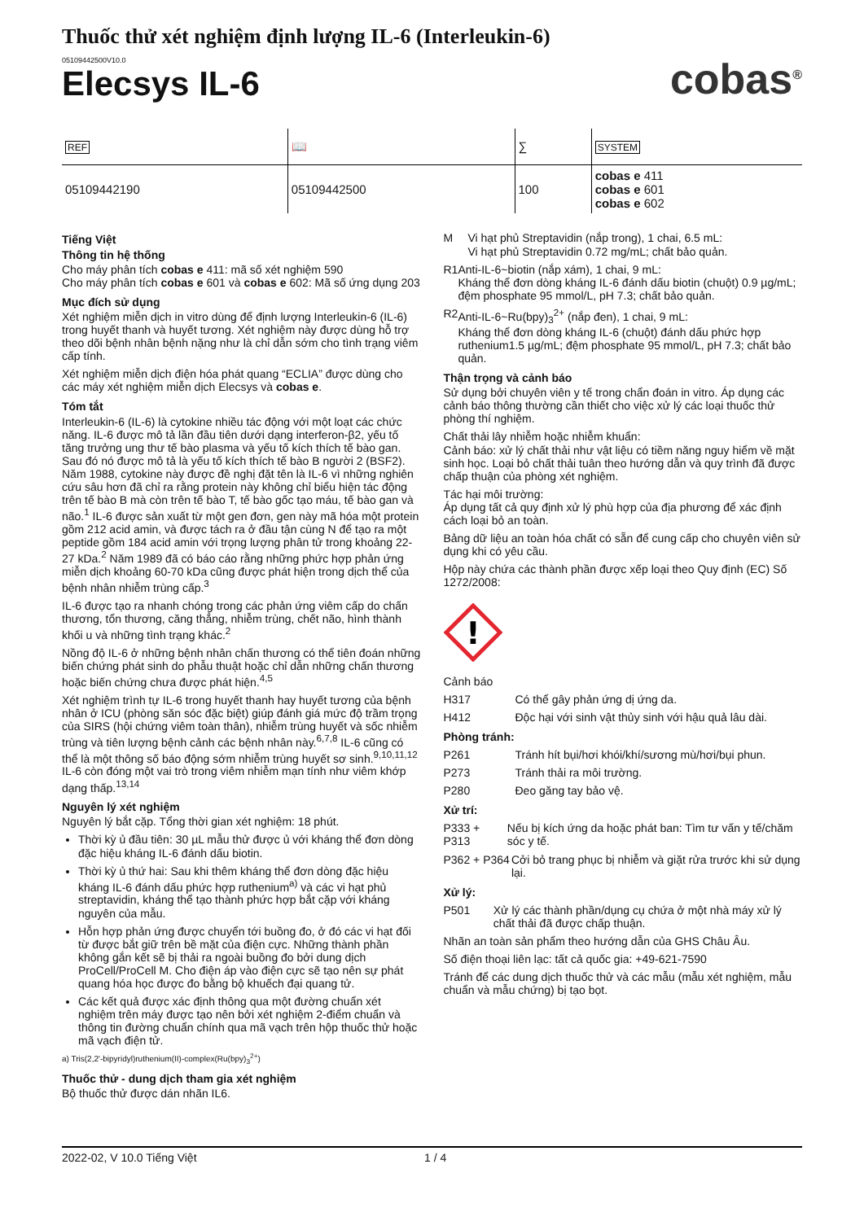Thuốc thử xét nghiệm định lượng IL-6 (Interleukin-6)
05109442500V10.0
Elecsys IL-6
cobas<sup>®</sup>
| REF | 📖 | ∑ | SYSTEM |
| 05109442190 | 05109442500 | 100 | cobas e 411 cobas e 601 cobas e 602 |
Tiếng Việt
Thông tin hệ thống
Cho máy phân tích cobas e 411: mã số xét nghiệm 590
Cho máy phân tích cobas e 601 và cobas e 602: Mã số ứng dụng 203
Mục đích sử dụng
Xét nghiệm miễn dịch in vitro dùng để định lượng Interleukin-6 (IL-6) trong huyết thanh và huyết tương. Xét nghiệm này được dùng hỗ trợ theo dõi bệnh nhân bệnh nặng như là chỉ dẫn sớm cho tình trạng viêm cấp tính.
Xét nghiệm miễn dịch điện hóa phát quang “ECLIA” được dùng cho các máy xét nghiệm miễn dịch Elecsys và cobas e.
Tóm tắt
Interleukin-6 (IL-6) là cytokine nhiều tác động với một loạt các chức năng. IL-6 được mô tả lần đầu tiên dưới dạng interferon-β2, yếu tố tăng trưởng ung thư tế bào plasma và yếu tố kích thích tế bào gan. Sau đó nó được mô tả là yếu tố kích thích tế bào B người 2 (BSF2). Năm 1988, cytokine này được đề nghị đặt tên là IL-6 vì những nghiên cứu sâu hơn đã chỉ ra rằng protein này không chỉ biểu hiện tác động trên tế bào B mà còn trên tế bào T, tế bào gốc tạo máu, tế bào gan và não.<sup>1</sup> IL-6 được sản xuất từ một gen đơn, gen này mã hóa một protein gồm 212 acid amin, và được tách ra ở đầu tận cùng N để tạo ra một peptide gồm 184 acid amin với trọng lượng phân tử trong khoảng 22-27 kDa.<sup>2</sup> Năm 1989 đã có báo cáo rằng những phức hợp phản ứng miễn dịch khoảng 60-70 kDa cũng được phát hiện trong dịch thể của bệnh nhân nhiễm trùng cấp.<sup>3</sup>
IL-6 được tạo ra nhanh chóng trong các phản ứng viêm cấp do chấn thương, tổn thương, căng thẳng, nhiễm trùng, chết não, hình thành khối u và những tình trạng khác.<sup>2</sup>
Nồng độ IL-6 ở những bệnh nhân chấn thương có thể tiên đoán những biến chứng phát sinh do phẫu thuật hoặc chỉ dẫn những chấn thương hoặc biến chứng chưa được phát hiện.<sup>4,5</sup>
Xét nghiệm trình tự IL-6 trong huyết thanh hay huyết tương của bệnh nhân ở ICU (phòng săn sóc đặc biệt) giúp đánh giá mức độ trầm trọng của SIRS (hội chứng viêm toàn thân), nhiễm trùng huyết và sốc nhiễm trùng và tiên lượng bệnh cảnh các bệnh nhân này.<sup>6,7,8</sup> IL-6 cũng có thể là một thông số báo động sớm nhiễm trùng huyết sơ sinh.<sup>9,10,11,12</sup> IL-6 còn đóng một vai trò trong viêm nhiễm mạn tính như viêm khớp dạng thấp.<sup>13,14</sup>
Nguyên lý xét nghiệm
Nguyên lý bắt cặp. Tổng thời gian xét nghiệm: 18 phút.
Thời kỳ ủ đầu tiên: 30 µL mẫu thử được ủ với kháng thể đơn dòng đặc hiệu kháng IL-6 đánh dấu biotin.
Thời kỳ ủ thứ hai: Sau khi thêm kháng thể đơn dòng đặc hiệu kháng IL-6 đánh dấu phức hợp ruthenium<sup>a)</sup> và các vi hạt phủ streptavidin, kháng thể tạo thành phức hợp bắt cặp với kháng nguyên của mẫu.
Hỗn hợp phản ứng được chuyển tới buồng đo, ở đó các vi hạt đối từ được bắt giữ trên bề mặt của điện cực. Những thành phần không gắn kết sẽ bị thải ra ngoài buồng đo bởi dung dịch ProCell/ProCell M. Cho điện áp vào điện cực sẽ tạo nên sự phát quang hóa học được đo bằng bộ khuếch đại quang tử.
Các kết quả được xác định thông qua một đường chuẩn xét nghiệm trên máy được tạo nên bởi xét nghiệm 2-điểm chuẩn và thông tin đường chuẩn chính qua mã vạch trên hộp thuốc thử hoặc mã vạch điện tử.
a) Tris(2,2'-bipyridyl)ruthenium(II)-complex(Ru(bpy)<sub>3</sub><sup>2+</sup>)
Thuốc thử - dung dịch tham gia xét nghiệm
Bộ thuốc thử được dán nhãn IL6.
M Vi hạt phủ Streptavidin (nắp trong), 1 chai, 6.5 mL:
Vi hạt phủ Streptavidin 0.72 mg/mL; chất bảo quản.
R1 Anti-IL-6~biotin (nắp xám), 1 chai, 9 mL:
Kháng thể đơn dòng kháng IL-6 đánh dấu biotin (chuột) 0.9 µg/mL; đệm phosphate 95 mmol/L, pH 7.3; chất bảo quản.
R2 Anti-IL-6~Ru(bpy)<sub>3</sub><sup>2+</sup> (nắp đen), 1 chai, 9 mL:
Kháng thể đơn dòng kháng IL-6 (chuột) đánh dấu phức hợp ruthenium1.5 µg/mL; đệm phosphate 95 mmol/L, pH 7.3; chất bảo quản.
Thận trọng và cảnh báo
Sử dụng bởi chuyên viên y tế trong chẩn đoán in vitro. Áp dụng các cảnh báo thông thường cần thiết cho việc xử lý các loại thuốc thử phòng thí nghiệm.
Chất thải lây nhiễm hoặc nhiễm khuẩn:
Cảnh báo: xử lý chất thải như vật liệu có tiềm năng nguy hiểm về mặt sinh học. Loại bỏ chất thải tuân theo hướng dẫn và quy trình đã được chấp thuận của phòng xét nghiệm.
Tác hại môi trường:
Áp dụng tất cả quy định xử lý phù hợp của địa phương để xác định cách loại bỏ an toàn.
Bảng dữ liệu an toàn hóa chất có sẵn để cung cấp cho chuyên viên sử dụng khi có yêu cầu.
Hộp này chứa các thành phần được xếp loại theo Quy định (EC) Số 1272/2008:
!
Cảnh báo
H317 Có thể gây phản ứng dị ứng da.
H412 Độc hại với sinh vật thủy sinh với hậu quả lâu dài.
Phòng tránh:
P261 Tránh hít bụi/hơi khói/khí/sương mù/hơi/bụi phun.
P273 Tránh thải ra môi trường.
P280 Đeo găng tay bảo vệ.
Xử trí:
P333 + P313 Nếu bị kích ứng da hoặc phát ban: Tìm tư vấn y tế/chăm sóc y tế.
P362 + P364 Cởi bỏ trang phục bị nhiễm và giặt rửa trước khi sử dụng lại.
Xử lý:
P501 Xử lý các thành phần/dụng cụ chứa ở một nhà máy xử lý chất thải đã được chấp thuận.
Nhãn an toàn sản phẩm theo hướng dẫn của GHS Châu Âu.
Số điện thoại liên lạc: tất cả quốc gia: +49-621-7590
Tránh để các dung dịch thuốc thử và các mẫu (mẫu xét nghiệm, mẫu chuẩn và mẫu chứng) bị tạo bọt.
2022-02, V 10.0 Tiếng Việt 1 / 4